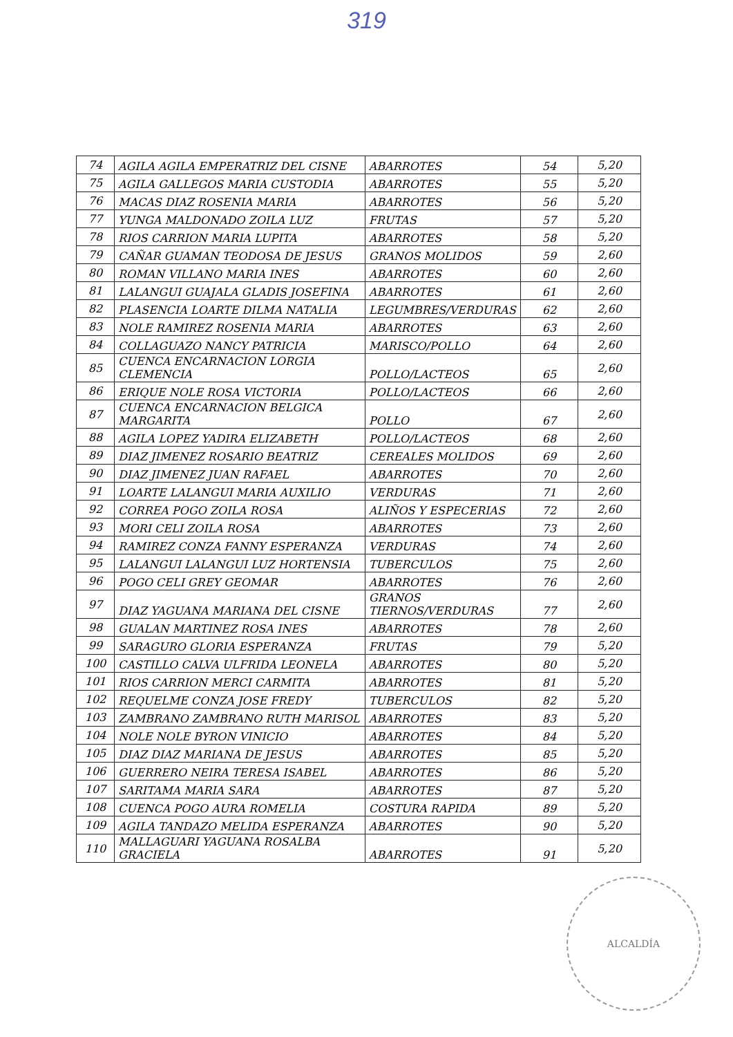319
| 74 | AGILA AGILA EMPERATRIZ DEL CISNE | ABARROTES | 54 | 5,20 |
| 75 | AGILA GALLEGOS MARIA CUSTODIA | ABARROTES | 55 | 5,20 |
| 76 | MACAS DIAZ ROSENIA MARIA | ABARROTES | 56 | 5,20 |
| 77 | YUNGA MALDONADO ZOILA LUZ | FRUTAS | 57 | 5,20 |
| 78 | RIOS CARRION MARIA LUPITA | ABARROTES | 58 | 5,20 |
| 79 | CAÑAR GUAMAN TEODOSA DE JESUS | GRANOS MOLIDOS | 59 | 2,60 |
| 80 | ROMAN VILLANO MARIA INES | ABARROTES | 60 | 2,60 |
| 81 | LALANGUI GUAJALA GLADIS JOSEFINA | ABARROTES | 61 | 2,60 |
| 82 | PLASENCIA LOARTE DILMA NATALIA | LEGUMBRES/VERDURAS | 62 | 2,60 |
| 83 | NOLE RAMIREZ ROSENIA MARIA | ABARROTES | 63 | 2,60 |
| 84 | COLLAGUAZO NANCY PATRICIA | MARISCO/POLLO | 64 | 2,60 |
| 85 | CUENCA ENCARNACION LORGIA CLEMENCIA | POLLO/LACTEOS | 65 | 2,60 |
| 86 | ERIQUE NOLE ROSA VICTORIA | POLLO/LACTEOS | 66 | 2,60 |
| 87 | CUENCA ENCARNACION BELGICA MARGARITA | POLLO | 67 | 2,60 |
| 88 | AGILA LOPEZ YADIRA ELIZABETH | POLLO/LACTEOS | 68 | 2,60 |
| 89 | DIAZ JIMENEZ ROSARIO BEATRIZ | CEREALES MOLIDOS | 69 | 2,60 |
| 90 | DIAZ JIMENEZ JUAN RAFAEL | ABARROTES | 70 | 2,60 |
| 91 | LOARTE LALANGUI MARIA AUXILIO | VERDURAS | 71 | 2,60 |
| 92 | CORREA POGO ZOILA ROSA | ALIÑOS Y ESPECERIAS | 72 | 2,60 |
| 93 | MORI CELI ZOILA ROSA | ABARROTES | 73 | 2,60 |
| 94 | RAMIREZ CONZA FANNY ESPERANZA | VERDURAS | 74 | 2,60 |
| 95 | LALANGUI LALANGUI LUZ HORTENSIA | TUBERCULOS | 75 | 2,60 |
| 96 | POGO CELI GREY GEOMAR | ABARROTES | 76 | 2,60 |
| 97 | DIAZ YAGUANA MARIANA DEL CISNE | GRANOS TIERNOS/VERDURAS | 77 | 2,60 |
| 98 | GUALAN MARTINEZ ROSA INES | ABARROTES | 78 | 2,60 |
| 99 | SARAGURO GLORIA ESPERANZA | FRUTAS | 79 | 5,20 |
| 100 | CASTILLO CALVA ULFRIDA LEONELA | ABARROTES | 80 | 5,20 |
| 101 | RIOS CARRION MERCI CARMITA | ABARROTES | 81 | 5,20 |
| 102 | REQUELME CONZA JOSE FREDY | TUBERCULOS | 82 | 5,20 |
| 103 | ZAMBRANO ZAMBRANO RUTH MARISOL | ABARROTES | 83 | 5,20 |
| 104 | NOLE NOLE BYRON VINICIO | ABARROTES | 84 | 5,20 |
| 105 | DIAZ DIAZ MARIANA DE JESUS | ABARROTES | 85 | 5,20 |
| 106 | GUERRERO NEIRA TERESA ISABEL | ABARROTES | 86 | 5,20 |
| 107 | SARITAMA MARIA SARA | ABARROTES | 87 | 5,20 |
| 108 | CUENCA POGO AURA ROMELIA | COSTURA RAPIDA | 89 | 5,20 |
| 109 | AGILA TANDAZO MELIDA ESPERANZA | ABARROTES | 90 | 5,20 |
| 110 | MALLAGUARI YAGUANA ROSALBA GRACIELA | ABARROTES | 91 | 5,20 |
ALCALDÍA